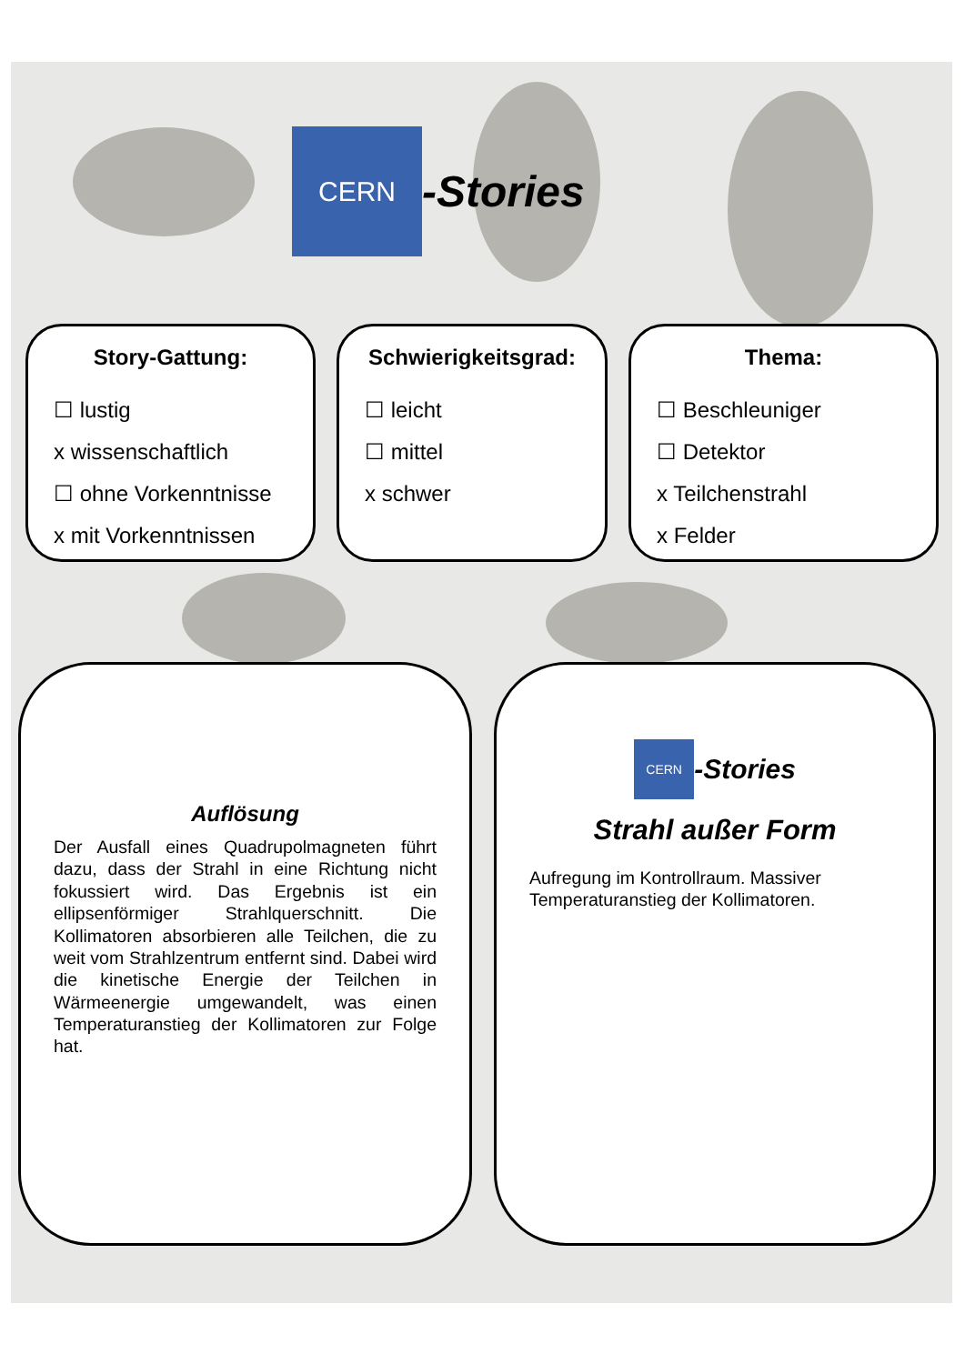CERN -Stories
Story-Gattung:
☐ lustig
x wissenschaftlich
☐ ohne Vorkenntnisse
x mit Vorkenntnissen
Schwierigkeitsgrad:
☐ leicht
☐ mittel
x schwer
Thema:
☐ Beschleuniger
☐ Detektor
x Teilchenstrahl
x Felder
Auflösung
Der Ausfall eines Quadrupolmagneten führt dazu, dass der Strahl in eine Richtung nicht fokussiert wird. Das Ergebnis ist ein ellipsenförmiger Strahlquerschnitt. Die Kollimatoren absorbieren alle Teilchen, die zu weit vom Strahlzentrum entfernt sind. Dabei wird die kinetische Energie der Teilchen in Wärmeenergie umgewandelt, was einen Temperaturanstieg der Kollimatoren zur Folge hat.
CERN -Stories
Strahl außer Form
Aufregung im Kontrollraum. Massiver Temperaturanstieg der Kollimatoren.